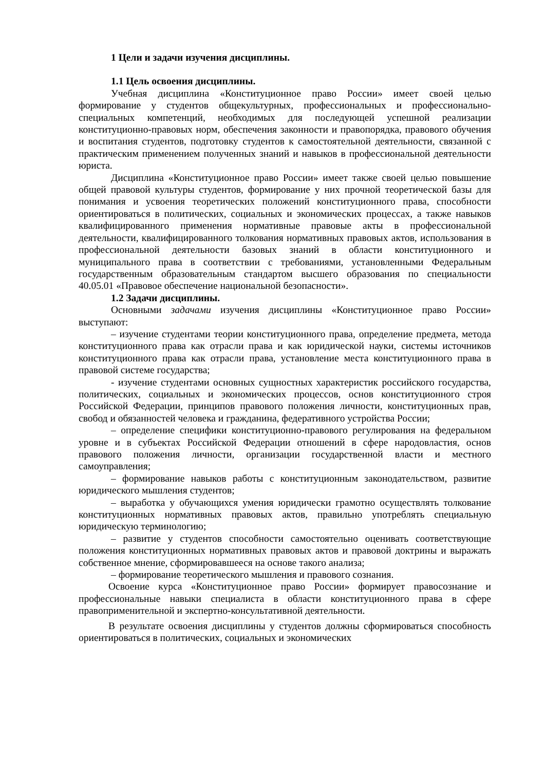1 Цели и задачи изучения дисциплины.
1.1 Цель освоения дисциплины.
Учебная дисциплина «Конституционное право России» имеет своей целью формирование у студентов общекультурных, профессиональных и профессионально-специальных компетенций, необходимых для последующей успешной реализации конституционно-правовых норм, обеспечения законности и правопорядка, правового обучения и воспитания студентов, подготовку студентов к самостоятельной деятельности, связанной с практическим применением полученных знаний и навыков в профессиональной деятельности юриста.
Дисциплина «Конституционное право России» имеет также своей целью повышение общей правовой культуры студентов, формирование у них прочной теоретической базы для понимания и усвоения теоретических положений конституционного права, способности ориентироваться в политических, социальных и экономических процессах, а также навыков квалифицированного применения нормативные правовые акты в профессиональной деятельности, квалифицированного толкования нормативных правовых актов, использования в профессиональной деятельности базовых знаний в области конституционного и муниципального права в соответствии с требованиями, установленными Федеральным государственным образовательным стандартом высшего образования по специальности 40.05.01 «Правовое обеспечение национальной безопасности».
1.2 Задачи дисциплины.
Основными задачами изучения дисциплины «Конституционное право России» выступают:
– изучение студентами теории конституционного права, определение предмета, метода конституционного права как отрасли права и как юридической науки, системы источников конституционного права как отрасли права, установление места конституционного права в правовой системе государства;
- изучение студентами основных сущностных характеристик российского государства, политических, социальных и экономических процессов, основ конституционного строя Российской Федерации, принципов правового положения личности, конституционных прав, свобод и обязанностей человека и гражданина, федеративного устройства России;
– определение специфики конституционно-правового регулирования на федеральном уровне и в субъектах Российской Федерации отношений в сфере народовластия, основ правового положения личности, организации государственной власти и местного самоуправления;
– формирование навыков работы с конституционным законодательством, развитие юридического мышления студентов;
– выработка у обучающихся умения юридически грамотно осуществлять толкование конституционных нормативных правовых актов, правильно употреблять специальную юридическую терминологию;
– развитие у студентов способности самостоятельно оценивать соответствующие положения конституционных нормативных правовых актов и правовой доктрины и выражать собственное мнение, сформировавшееся на основе такого анализа;
– формирование теоретического мышления и правового сознания.
Освоение курса «Конституционное право России» формирует правосознание и профессиональные навыки специалиста в области конституционного права в сфере правоприменительной и экспертно-консультативной деятельности.
В результате освоения дисциплины у студентов должны сформироваться способность ориентироваться в политических, социальных и экономических